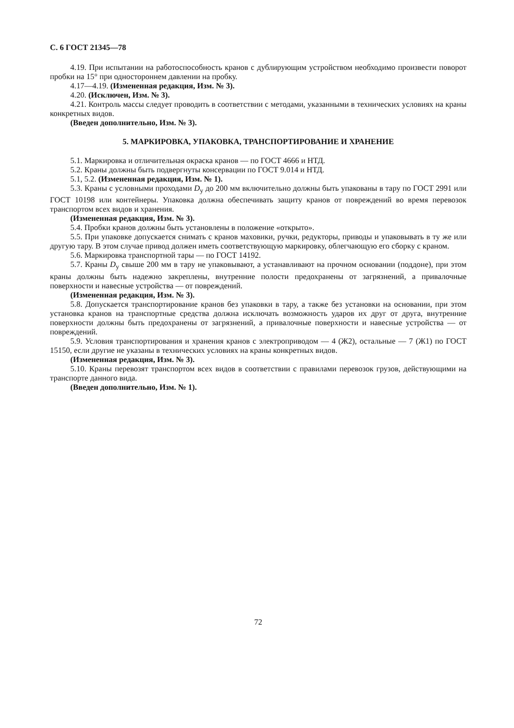С. 6 ГОСТ 21345—78
4.19. При испытании на работоспособность кранов с дублирующим устройством необходимо произвести поворот пробки на 15° при одностороннем давлении на пробку.
4.17—4.19. (Измененная редакция, Изм. № 3).
4.20. (Исключен, Изм. № 3).
4.21. Контроль массы следует проводить в соответствии с методами, указанными в технических условиях на краны конкретных видов.
(Введен дополнительно, Изм. № 3).
5. МАРКИРОВКА, УПАКОВКА, ТРАНСПОРТИРОВАНИЕ И ХРАНЕНИЕ
5.1. Маркировка и отличительная окраска кранов — по ГОСТ 4666 и НТД.
5.2. Краны должны быть подвергнуты консервации по ГОСТ 9.014 и НТД.
5.1, 5.2. (Измененная редакция, Изм. № 1).
5.3. Краны с условными проходами D<sub>у</sub> до 200 мм включительно должны быть упакованы в тару по ГОСТ 2991 или ГОСТ 10198 или контейнеры. Упаковка должна обеспечивать защиту кранов от повреждений во время перевозок транспортом всех видов и хранения.
(Измененная редакция, Изм. № 3).
5.4. Пробки кранов должны быть установлены в положение «открыто».
5.5. При упаковке допускается снимать с кранов маховики, ручки, редукторы, приводы и упаковывать в ту же или другую тару. В этом случае привод должен иметь соответствующую маркировку, облегчающую его сборку с краном.
5.6. Маркировка транспортной тары — по ГОСТ 14192.
5.7. Краны D<sub>у</sub> свыше 200 мм в тару не упаковывают, а устанавливают на прочном основании (поддоне), при этом краны должны быть надежно закреплены, внутренние полости предохранены от загрязнений, а привалочные поверхности и навесные устройства — от повреждений.
(Измененная редакция, Изм. № 3).
5.8. Допускается транспортирование кранов без упаковки в тару, а также без установки на основании, при этом установка кранов на транспортные средства должна исключать возможность ударов их друг от друга, внутренние поверхности должны быть предохранены от загрязнений, а привалочные поверхности и навесные устройства — от повреждений.
5.9. Условия транспортирования и хранения кранов с электроприводом — 4 (Ж2), остальные — 7 (Ж1) по ГОСТ 15150, если другие не указаны в технических условиях на краны конкретных видов.
(Измененная редакция, Изм. № 3).
5.10. Краны перевозят транспортом всех видов в соответствии с правилами перевозок грузов, действующими на транспорте данного вида.
(Введен дополнительно, Изм. № 1).
72